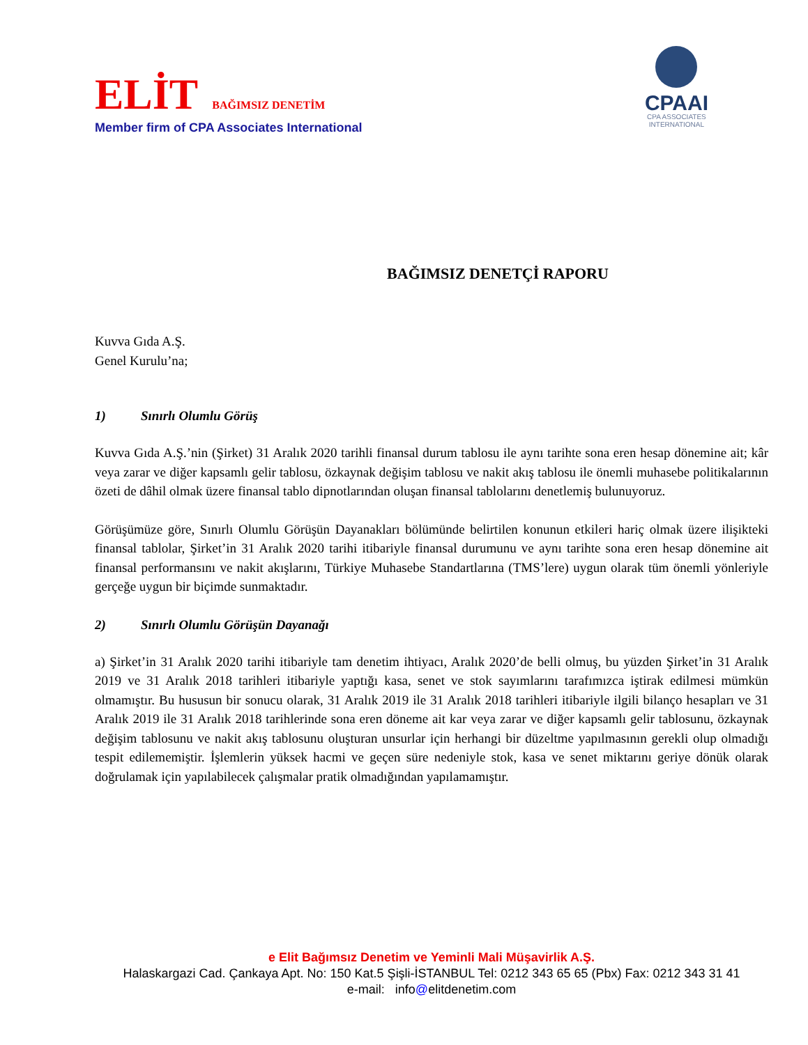ELİT BAĞIMSIZ DENETİM
Member firm of CPA Associates International
CPAAI
CPA ASSOCIATES
INTERNATIONAL
BAĞIMSIZ DENETÇİ RAPORU
Kuvva Gıda A.Ş.
Genel Kurulu’na;
1) Sınırlı Olumlu Görüş
Kuvva Gıda A.Ş.’nin (Şirket) 31 Aralık 2020 tarihli finansal durum tablosu ile aynı tarihte sona eren hesap dönemine ait; kâr veya zarar ve diğer kapsamlı gelir tablosu, özkaynak değişim tablosu ve nakit akış tablosu ile önemli muhasebe politikalarının özeti de dâhil olmak üzere finansal tablo dipnotlarından oluşan finansal tablolarını denetlemiş bulunuyoruz.
Görüşümüze göre, Sınırlı Olumlu Görüşün Dayanakları bölümünde belirtilen konunun etkileri hariç olmak üzere ilişikteki finansal tablolar, Şirket’in 31 Aralık 2020 tarihi itibariyle finansal durumunu ve aynı tarihte sona eren hesap dönemine ait finansal performansını ve nakit akışlarını, Türkiye Muhasebe Standartlarına (TMS’lere) uygun olarak tüm önemli yönleriyle gerçeğe uygun bir biçimde sunmaktadır.
2) Sınırlı Olumlu Görüşün Dayanağı
a) Şirket’in 31 Aralık 2020 tarihi itibariyle tam denetim ihtiyacı, Aralık 2020’de belli olmuş, bu yüzden Şirket’in 31 Aralık 2019 ve 31 Aralık 2018 tarihleri itibariyle yaptığı kasa, senet ve stok sayımlarını tarafımızca iştirak edilmesi mümkün olmamıştır. Bu hususun bir sonucu olarak, 31 Aralık 2019 ile 31 Aralık 2018 tarihleri itibariyle ilgili bilanço hesapları ve 31 Aralık 2019 ile 31 Aralık 2018 tarihlerinde sona eren döneme ait kar veya zarar ve diğer kapsamlı gelir tablosunu, özkaynak değişim tablosunu ve nakit akış tablosunu oluşturan unsurlar için herhangi bir düzeltme yapılmasının gerekli olup olmadığı tespit edilememiştir. İşlemlerin yüksek hacmi ve geçen süre nedeniyle stok, kasa ve senet miktarını geriye dönük olarak doğrulamak için yapılabilecek çalışmalar pratik olmadığından yapılamamıştır.
e Elit Bağımsız Denetim ve Yeminli Mali Müşavirlik A.Ş.
Halaskargazi Cad. Çankaya Apt. No: 150 Kat.5 Şişli-İSTANBUL Tel: 0212 343 65 65 (Pbx) Fax: 0212 343 31 41
e-mail: info@elitdenetim.com